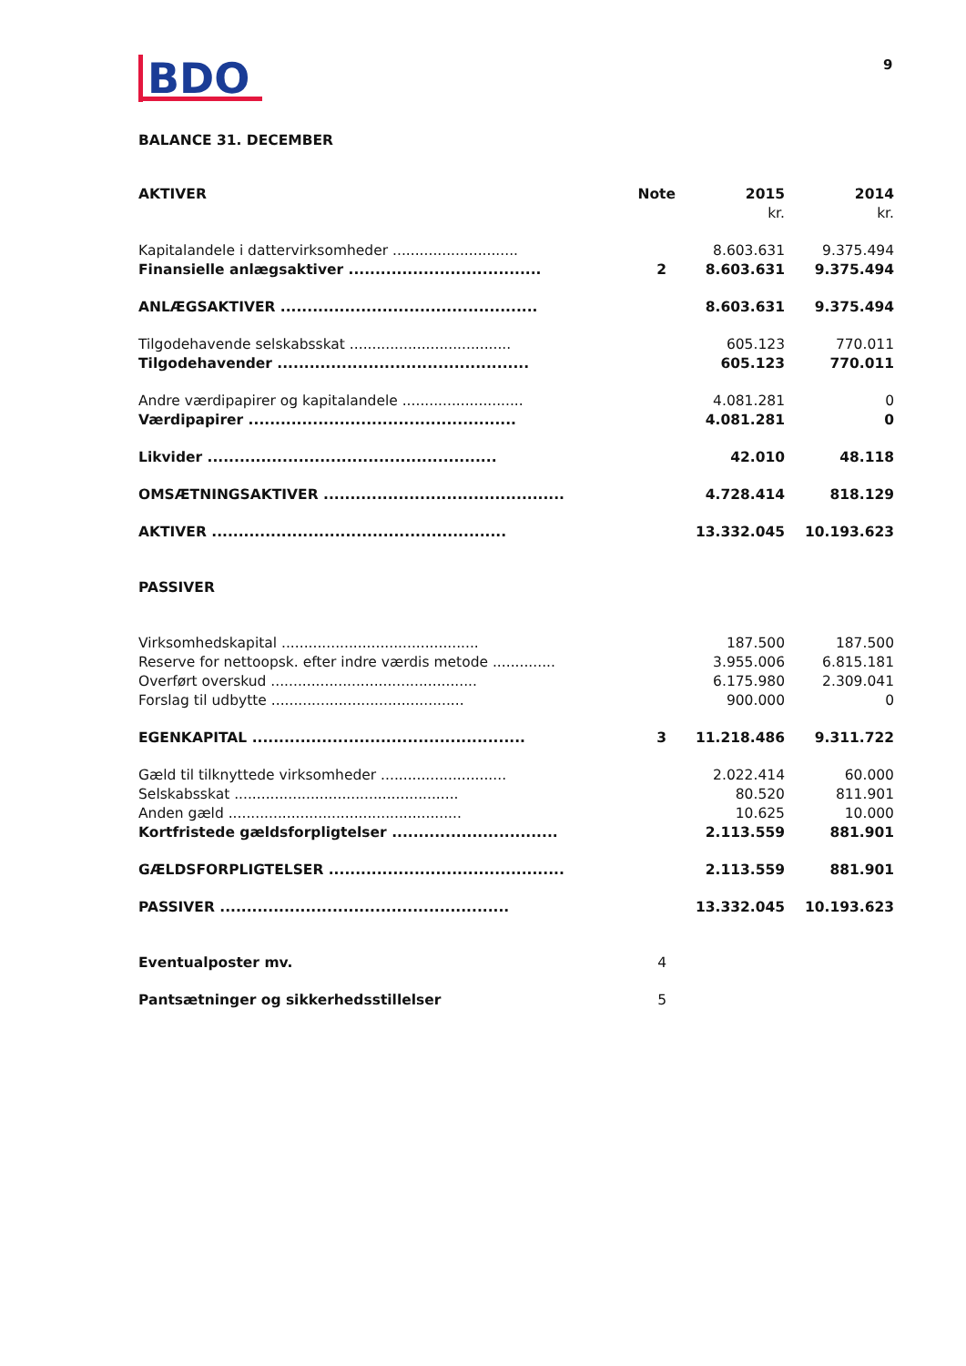BDO
9
BALANCE 31. DECEMBER
| AKTIVER | Note | 2015 | 2014 |
| --- | --- | --- | --- |
| | | kr. | kr. |
| Kapitalandele i dattervirksomheder ............................ | | 8.603.631 | 9.375.494 |
| Finansielle anlægsaktiver .................................... | 2 | 8.603.631 | 9.375.494 |
| ANLÆGSAKTIVER ................................................ | | 8.603.631 | 9.375.494 |
| Tilgodehavende selskabsskat .................................... | | 605.123 | 770.011 |
| Tilgodehavender ............................................... | | 605.123 | 770.011 |
| Andre værdipapirer og kapitalandele ........................... | | 4.081.281 | 0 |
| Værdipapirer .................................................. | | 4.081.281 | 0 |
| Likvider ...................................................... | | 42.010 | 48.118 |
| OMSÆTNINGSAKTIVER ............................................. | | 4.728.414 | 818.129 |
| AKTIVER ....................................................... | | 13.332.045 | 10.193.623 |
| PASSIVER | | | |
| Virksomhedskapital ............................................ | | 187.500 | 187.500 |
| Reserve for nettoopsk. efter indre værdis metode .............. | | 3.955.006 | 6.815.181 |
| Overført overskud .............................................. | | 6.175.980 | 2.309.041 |
| Forslag til udbytte ........................................... | | 900.000 | 0 |
| EGENKAPITAL ................................................... | 3 | 11.218.486 | 9.311.722 |
| Gæld til tilknyttede virksomheder ............................ | | 2.022.414 | 60.000 |
| Selskabsskat .................................................. | | 80.520 | 811.901 |
| Anden gæld .................................................... | | 10.625 | 10.000 |
| Kortfristede gældsforpligtelser ............................... | | 2.113.559 | 881.901 |
| GÆLDSFORPLIGTELSER ............................................ | | 2.113.559 | 881.901 |
| PASSIVER ...................................................... | | 13.332.045 | 10.193.623 |
| Eventualposter mv. | 4 | | |
| Pantsætninger og sikkerhedsstillelser | 5 | | |